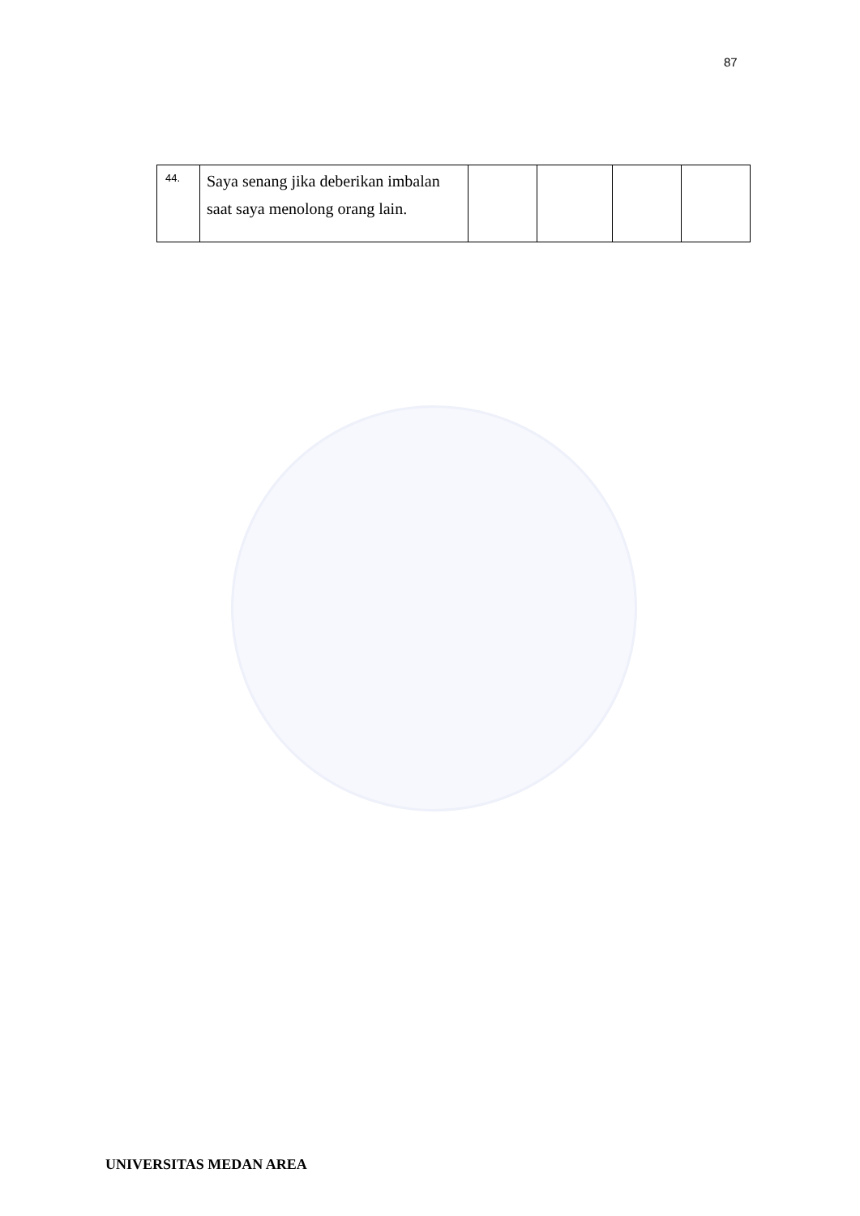87
| 44. | Saya senang jika deberikan imbalan saat saya menolong orang lain. | | | | |
UNIVERSITAS MEDAN AREA